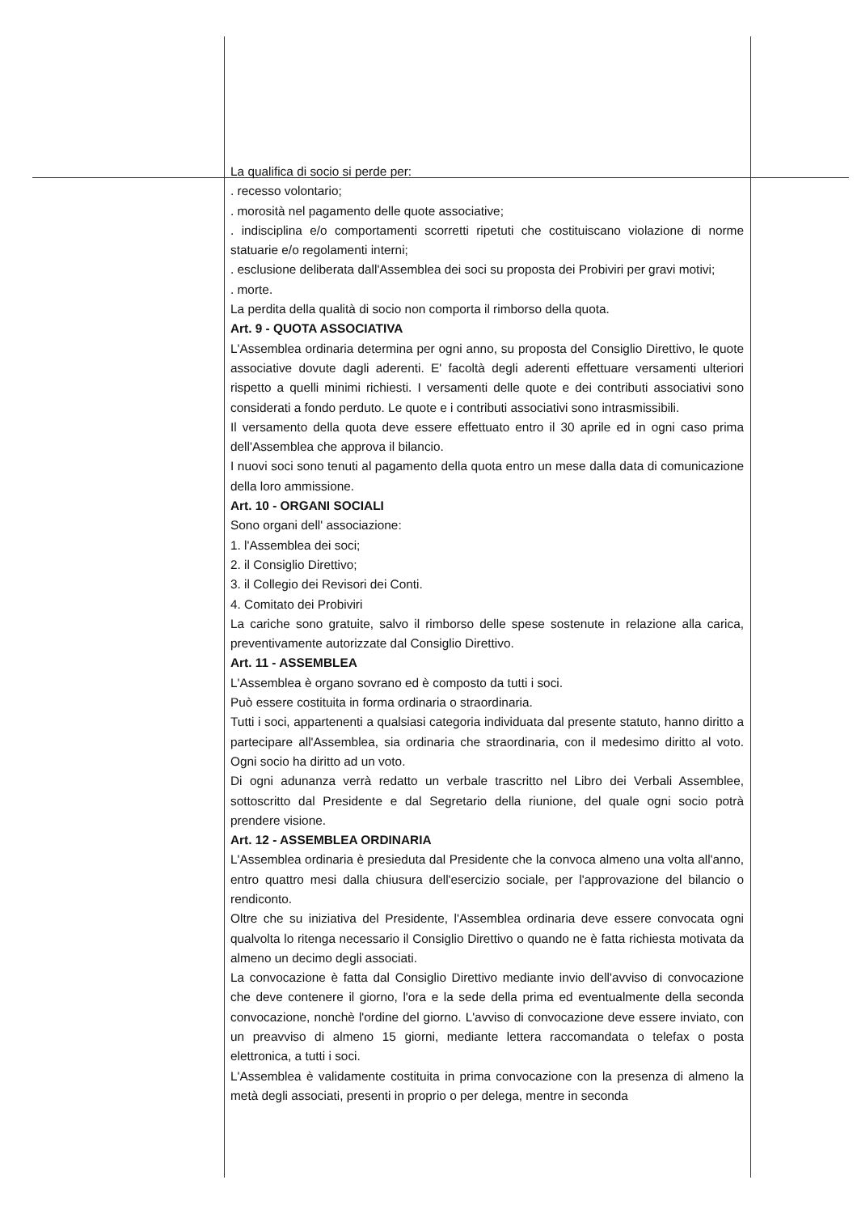La qualifica di socio si perde per:
. recesso volontario;
. morosità nel pagamento delle quote associative;
. indisciplina e/o comportamenti scorretti ripetuti che costituiscano violazione di norme statuarie e/o regolamenti interni;
. esclusione deliberata dall'Assemblea dei soci su proposta dei Probiviri per gravi motivi;
. morte.
La perdita della qualità di socio non comporta il rimborso della quota.
Art. 9 - QUOTA ASSOCIATIVA
L'Assemblea ordinaria determina per ogni anno, su proposta del Consiglio Direttivo, le quote associative dovute dagli aderenti. E' facoltà degli aderenti effettuare versamenti ulteriori rispetto a quelli minimi richiesti. I versamenti delle quote e dei contributi associativi sono considerati a fondo perduto. Le quote e i contributi associativi sono intrasmissibili.
Il versamento della quota deve essere effettuato entro il 30 aprile ed in ogni caso prima dell'Assemblea che approva il bilancio.
I nuovi soci sono tenuti al pagamento della quota entro un mese dalla data di comunicazione della loro ammissione.
Art. 10 - ORGANI SOCIALI
Sono organi dell' associazione:
1. l'Assemblea dei soci;
2. il Consiglio Direttivo;
3. il Collegio dei Revisori dei Conti.
4. Comitato dei Probiviri
La cariche sono gratuite, salvo il rimborso delle spese sostenute in relazione alla carica, preventivamente autorizzate dal Consiglio Direttivo.
Art. 11 - ASSEMBLEA
L'Assemblea è organo sovrano ed è composto da tutti i soci.
Può essere costituita in forma ordinaria o straordinaria.
Tutti i soci, appartenenti a qualsiasi categoria individuata dal presente statuto, hanno diritto a partecipare all'Assemblea, sia ordinaria che straordinaria, con il medesimo diritto al voto. Ogni socio ha diritto ad un voto.
Di ogni adunanza verrà redatto un verbale trascritto nel Libro dei Verbali Assemblee, sottoscritto dal Presidente e dal Segretario della riunione, del quale ogni socio potrà prendere visione.
Art. 12 - ASSEMBLEA ORDINARIA
L'Assemblea ordinaria è presieduta dal Presidente che la convoca almeno una volta all'anno, entro quattro mesi dalla chiusura dell'esercizio sociale, per l'approvazione del bilancio o rendiconto.
Oltre che su iniziativa del Presidente, l'Assemblea ordinaria deve essere convocata ogni qualvolta lo ritenga necessario il Consiglio Direttivo o quando ne è fatta richiesta motivata da almeno un decimo degli associati.
La convocazione è fatta dal Consiglio Direttivo mediante invio dell'avviso di convocazione che deve contenere il giorno, l'ora e la sede della prima ed eventualmente della seconda convocazione, nonchè l'ordine del giorno. L'avviso di convocazione deve essere inviato, con un preavviso di almeno 15 giorni, mediante lettera raccomandata o telefax o posta elettronica, a tutti i soci.
L'Assemblea è validamente costituita in prima convocazione con la presenza di almeno la metà degli associati, presenti in proprio o per delega, mentre in seconda